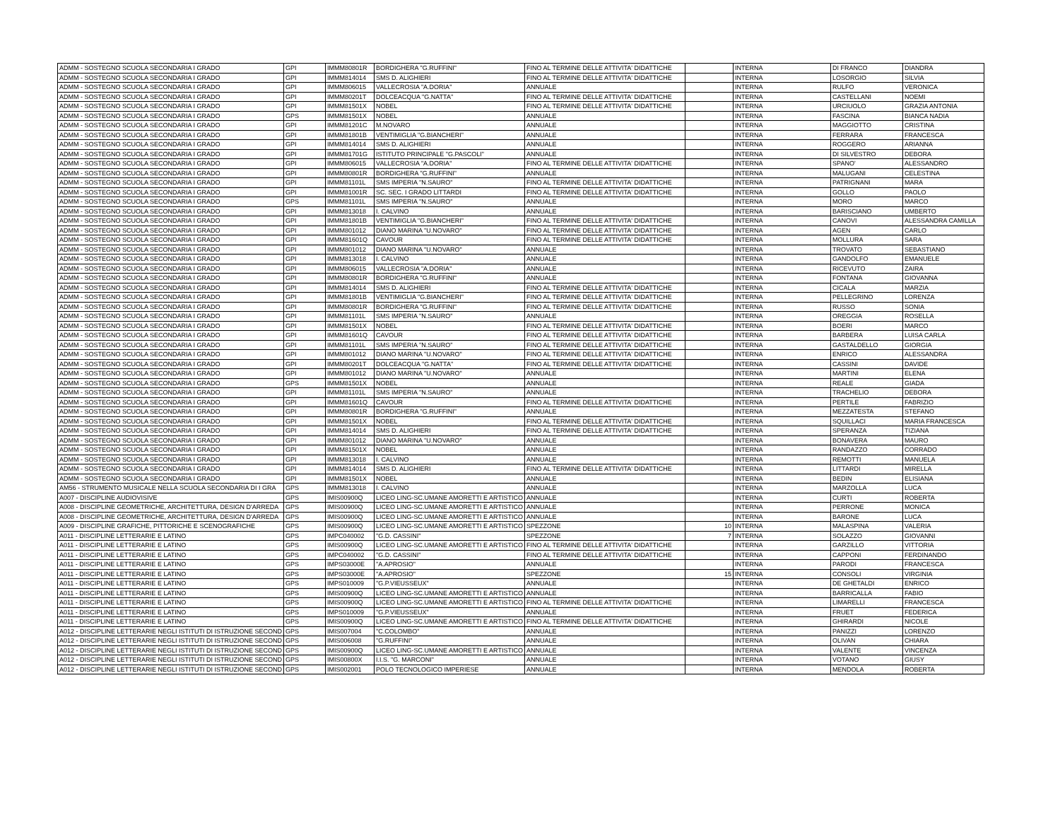| ADMM - SOSTEGNO SCUOLA SECONDARIA I GRADO | GPI | IMMM80801R | BORDIGHERA "G.RUFFINI" | FINO AL TERMINE DELLE ATTIVITA' DIDATTICHE | | INTERNA | DI FRANCO | DIANDRA |
| ADMM - SOSTEGNO SCUOLA SECONDARIA I GRADO | GPI | IMMM814014 | SMS D. ALIGHIERI | FINO AL TERMINE DELLE ATTIVITA' DIDATTICHE | | INTERNA | LOSORGIO | SILVIA |
| ADMM - SOSTEGNO SCUOLA SECONDARIA I GRADO | GPI | IMMM806015 | VALLECROSIA "A.DORIA" | ANNUALE | | INTERNA | RULFO | VERONICA |
| ADMM - SOSTEGNO SCUOLA SECONDARIA I GRADO | GPI | IMMM80201T | DOLCEACQUA "G.NATTA" | FINO AL TERMINE DELLE ATTIVITA' DIDATTICHE | | INTERNA | CASTELLANI | NOEMI |
| ADMM - SOSTEGNO SCUOLA SECONDARIA I GRADO | GPI | IMMM81501X | NOBEL | FINO AL TERMINE DELLE ATTIVITA' DIDATTICHE | | INTERNA | URCIUOLO | GRAZIA ANTONIA |
| ADMM - SOSTEGNO SCUOLA SECONDARIA I GRADO | GPS | IMMM81501X | NOBEL | ANNUALE | | INTERNA | FASCINA | BIANCA NADIA |
| ADMM - SOSTEGNO SCUOLA SECONDARIA I GRADO | GPI | IMMM81201C | M.NOVARO | ANNUALE | | INTERNA | MAGGIOTTO | CRISTINA |
| ADMM - SOSTEGNO SCUOLA SECONDARIA I GRADO | GPI | IMMM81801B | VENTIMIGLIA "G.BIANCHERI" | ANNUALE | | INTERNA | FERRARA | FRANCESCA |
| ADMM - SOSTEGNO SCUOLA SECONDARIA I GRADO | GPI | IMMM814014 | SMS D. ALIGHIERI | ANNUALE | | INTERNA | ROGGERO | ARIANNA |
| ADMM - SOSTEGNO SCUOLA SECONDARIA I GRADO | GPI | IMMM81701G | ISTITUTO PRINCIPALE "G.PASCOLI" | ANNUALE | | INTERNA | DI SILVESTRO | DEBORA |
| ADMM - SOSTEGNO SCUOLA SECONDARIA I GRADO | GPI | IMMM806015 | VALLECROSIA "A.DORIA" | FINO AL TERMINE DELLE ATTIVITA' DIDATTICHE | | INTERNA | SPANO' | ALESSANDRO |
| ADMM - SOSTEGNO SCUOLA SECONDARIA I GRADO | GPI | IMMM80801R | BORDIGHERA "G.RUFFINI" | ANNUALE | | INTERNA | MALUGANI | CELESTINA |
| ADMM - SOSTEGNO SCUOLA SECONDARIA I GRADO | GPI | IMMM81101L | SMS IMPERIA "N.SAURO" | FINO AL TERMINE DELLE ATTIVITA' DIDATTICHE | | INTERNA | PATRIGNANI | MARA |
| ADMM - SOSTEGNO SCUOLA SECONDARIA I GRADO | GPI | IMMM81001R | SC. SEC. I GRADO LITTARDI | FINO AL TERMINE DELLE ATTIVITA' DIDATTICHE | | INTERNA | GOLLO | PAOLO |
| ADMM - SOSTEGNO SCUOLA SECONDARIA I GRADO | GPS | IMMM81101L | SMS IMPERIA "N.SAURO" | ANNUALE | | INTERNA | MORO | MARCO |
| ADMM - SOSTEGNO SCUOLA SECONDARIA I GRADO | GPI | IMMM813018 | I. CALVINO | ANNUALE | | INTERNA | BARISCIANO | UMBERTO |
| ADMM - SOSTEGNO SCUOLA SECONDARIA I GRADO | GPI | IMMM81801B | VENTIMIGLIA "G.BIANCHERI" | FINO AL TERMINE DELLE ATTIVITA' DIDATTICHE | | INTERNA | CANOVI | ALESSANDRA CAMILLA |
| ADMM - SOSTEGNO SCUOLA SECONDARIA I GRADO | GPI | IMMM801012 | DIANO MARINA "U.NOVARO" | FINO AL TERMINE DELLE ATTIVITA' DIDATTICHE | | INTERNA | AGEN | CARLO |
| ADMM - SOSTEGNO SCUOLA SECONDARIA I GRADO | GPI | IMMM81601Q | CAVOUR | FINO AL TERMINE DELLE ATTIVITA' DIDATTICHE | | INTERNA | MOLLURA | SARA |
| ADMM - SOSTEGNO SCUOLA SECONDARIA I GRADO | GPI | IMMM801012 | DIANO MARINA "U.NOVARO" | ANNUALE | | INTERNA | TROVATO | SEBASTIANO |
| ADMM - SOSTEGNO SCUOLA SECONDARIA I GRADO | GPI | IMMM813018 | I. CALVINO | ANNUALE | | INTERNA | GANDOLFO | EMANUELE |
| ADMM - SOSTEGNO SCUOLA SECONDARIA I GRADO | GPI | IMMM806015 | VALLECROSIA "A.DORIA" | ANNUALE | | INTERNA | RICEVUTO | ZAIRA |
| ADMM - SOSTEGNO SCUOLA SECONDARIA I GRADO | GPI | IMMM80801R | BORDIGHERA "G.RUFFINI" | ANNUALE | | INTERNA | FONTANA | GIOVANNA |
| ADMM - SOSTEGNO SCUOLA SECONDARIA I GRADO | GPI | IMMM814014 | SMS D. ALIGHIERI | FINO AL TERMINE DELLE ATTIVITA' DIDATTICHE | | INTERNA | CICALA | MARZIA |
| ADMM - SOSTEGNO SCUOLA SECONDARIA I GRADO | GPI | IMMM81801B | VENTIMIGLIA "G.BIANCHERI" | FINO AL TERMINE DELLE ATTIVITA' DIDATTICHE | | INTERNA | PELLEGRINO | LORENZA |
| ADMM - SOSTEGNO SCUOLA SECONDARIA I GRADO | GPI | IMMM80801R | BORDIGHERA "G.RUFFINI" | FINO AL TERMINE DELLE ATTIVITA' DIDATTICHE | | INTERNA | RUSSO | SONIA |
| ADMM - SOSTEGNO SCUOLA SECONDARIA I GRADO | GPI | IMMM81101L | SMS IMPERIA "N.SAURO" | ANNUALE | | INTERNA | OREGGIA | ROSELLA |
| ADMM - SOSTEGNO SCUOLA SECONDARIA I GRADO | GPI | IMMM81501X | NOBEL | FINO AL TERMINE DELLE ATTIVITA' DIDATTICHE | | INTERNA | BOERI | MARCO |
| ADMM - SOSTEGNO SCUOLA SECONDARIA I GRADO | GPI | IMMM81601Q | CAVOUR | FINO AL TERMINE DELLE ATTIVITA' DIDATTICHE | | INTERNA | BARBERA | LUISA CARLA |
| ADMM - SOSTEGNO SCUOLA SECONDARIA I GRADO | GPI | IMMM81101L | SMS IMPERIA "N.SAURO" | FINO AL TERMINE DELLE ATTIVITA' DIDATTICHE | | INTERNA | GASTALDELLO | GIORGIA |
| ADMM - SOSTEGNO SCUOLA SECONDARIA I GRADO | GPI | IMMM801012 | DIANO MARINA "U.NOVARO" | FINO AL TERMINE DELLE ATTIVITA' DIDATTICHE | | INTERNA | ENRICO | ALESSANDRA |
| ADMM - SOSTEGNO SCUOLA SECONDARIA I GRADO | GPI | IMMM80201T | DOLCEACQUA "G.NATTA" | FINO AL TERMINE DELLE ATTIVITA' DIDATTICHE | | INTERNA | CASSINI | DAVIDE |
| ADMM - SOSTEGNO SCUOLA SECONDARIA I GRADO | GPI | IMMM801012 | DIANO MARINA "U.NOVARO" | ANNUALE | | INTERNA | MARTINI | ELENA |
| ADMM - SOSTEGNO SCUOLA SECONDARIA I GRADO | GPS | IMMM81501X | NOBEL | ANNUALE | | INTERNA | REALE | GIADA |
| ADMM - SOSTEGNO SCUOLA SECONDARIA I GRADO | GPI | IMMM81101L | SMS IMPERIA "N.SAURO" | ANNUALE | | INTERNA | TRACHELIO | DEBORA |
| ADMM - SOSTEGNO SCUOLA SECONDARIA I GRADO | GPI | IMMM81601Q | CAVOUR | FINO AL TERMINE DELLE ATTIVITA' DIDATTICHE | | INTERNA | PERTILE | FABRIZIO |
| ADMM - SOSTEGNO SCUOLA SECONDARIA I GRADO | GPI | IMMM80801R | BORDIGHERA "G.RUFFINI" | ANNUALE | | INTERNA | MEZZATESTA | STEFANO |
| ADMM - SOSTEGNO SCUOLA SECONDARIA I GRADO | GPI | IMMM81501X | NOBEL | FINO AL TERMINE DELLE ATTIVITA' DIDATTICHE | | INTERNA | SQUILLACI | MARIA FRANCESCA |
| ADMM - SOSTEGNO SCUOLA SECONDARIA I GRADO | GPI | IMMM814014 | SMS D. ALIGHIERI | FINO AL TERMINE DELLE ATTIVITA' DIDATTICHE | | INTERNA | SPERANZA | TIZIANA |
| ADMM - SOSTEGNO SCUOLA SECONDARIA I GRADO | GPI | IMMM801012 | DIANO MARINA "U.NOVARO" | ANNUALE | | INTERNA | BONAVERA | MAURO |
| ADMM - SOSTEGNO SCUOLA SECONDARIA I GRADO | GPI | IMMM81501X | NOBEL | ANNUALE | | INTERNA | RANDAZZO | CORRADO |
| ADMM - SOSTEGNO SCUOLA SECONDARIA I GRADO | GPI | IMMM813018 | I. CALVINO | ANNUALE | | INTERNA | REMOTTI | MANUELA |
| ADMM - SOSTEGNO SCUOLA SECONDARIA I GRADO | GPI | IMMM814014 | SMS D. ALIGHIERI | FINO AL TERMINE DELLE ATTIVITA' DIDATTICHE | | INTERNA | LITTARDI | MIRELLA |
| ADMM - SOSTEGNO SCUOLA SECONDARIA I GRADO | GPI | IMMM81501X | NOBEL | ANNUALE | | INTERNA | BEDIN | ELISIANA |
| AM56 - STRUMENTO MUSICALE NELLA SCUOLA SECONDARIA DI I GRA | GPS | IMMM813018 | I. CALVINO | ANNUALE | | INTERNA | MARZOLLA | LUCA |
| A007 - DISCIPLINE AUDIOVISIVE | GPS | IMIS00900Q | LICEO LING-SC.UMANE AMORETTI E ARTISTICO | ANNUALE | | INTERNA | CURTI | ROBERTA |
| A008 - DISCIPLINE GEOMETRICHE, ARCHITETTURA, DESIGN D'ARREDA | GPS | IMIS00900Q | LICEO LING-SC.UMANE AMORETTI E ARTISTICO | ANNUALE | | INTERNA | PERRONE | MONICA |
| A008 - DISCIPLINE GEOMETRICHE, ARCHITETTURA, DESIGN D'ARREDA | GPS | IMIS00900Q | LICEO LING-SC.UMANE AMORETTI E ARTISTICO | ANNUALE | | INTERNA | BARONE | LUCA |
| A009 - DISCIPLINE GRAFICHE, PITTORICHE E SCENOGRAFICHE | GPS | IMIS00900Q | LICEO LING-SC.UMANE AMORETTI E ARTISTICO | SPEZZONE | 10 | INTERNA | MALASPINA | VALERIA |
| A011 - DISCIPLINE LETTERARIE E LATINO | GPS | IMPC040002 | "G.D. CASSINI" | SPEZZONE | 7 | INTERNA | SOLAZZO | GIOVANNI |
| A011 - DISCIPLINE LETTERARIE E LATINO | GPS | IMIS00900Q | LICEO LING-SC.UMANE AMORETTI E ARTISTICO | FINO AL TERMINE DELLE ATTIVITA' DIDATTICHE | | INTERNA | GARZILLO | VITTORIA |
| A011 - DISCIPLINE LETTERARIE E LATINO | GPS | IMPC040002 | "G.D. CASSINI" | FINO AL TERMINE DELLE ATTIVITA' DIDATTICHE | | INTERNA | CAPPONI | FERDINANDO |
| A011 - DISCIPLINE LETTERARIE E LATINO | GPS | IMPS03000E | "A.APROSIO" | ANNUALE | | INTERNA | PARODI | FRANCESCA |
| A011 - DISCIPLINE LETTERARIE E LATINO | GPS | IMPS03000E | "A.APROSIO" | SPEZZONE | 15 | INTERNA | CONSOLI | VIRGINIA |
| A011 - DISCIPLINE LETTERARIE E LATINO | GPS | IMPS010009 | "G.P.VIEUSSEUX" | ANNUALE | | INTERNA | DE GHETALDI | ENRICO |
| A011 - DISCIPLINE LETTERARIE E LATINO | GPS | IMIS00900Q | LICEO LING-SC.UMANE AMORETTI E ARTISTICO | ANNUALE | | INTERNA | BARRICALLA | FABIO |
| A011 - DISCIPLINE LETTERARIE E LATINO | GPS | IMIS00900Q | LICEO LING-SC.UMANE AMORETTI E ARTISTICO | FINO AL TERMINE DELLE ATTIVITA' DIDATTICHE | | INTERNA | LIMARELLI | FRANCESCA |
| A011 - DISCIPLINE LETTERARIE E LATINO | GPS | IMPS010009 | "G.P.VIEUSSEUX" | ANNUALE | | INTERNA | FRUET | FEDERICA |
| A011 - DISCIPLINE LETTERARIE E LATINO | GPS | IMIS00900Q | LICEO LING-SC.UMANE AMORETTI E ARTISTICO | FINO AL TERMINE DELLE ATTIVITA' DIDATTICHE | | INTERNA | GHIRARDI | NICOLE |
| A012 - DISCIPLINE LETTERARIE NEGLI ISTITUTI DI ISTRUZIONE SECOND | GPS | IMIS007004 | "C.COLOMBO" | ANNUALE | | INTERNA | PANIZZI | LORENZO |
| A012 - DISCIPLINE LETTERARIE NEGLI ISTITUTI DI ISTRUZIONE SECOND | GPS | IMIS006008 | "G.RUFFINI" | ANNUALE | | INTERNA | OLIVAN | CHIARA |
| A012 - DISCIPLINE LETTERARIE NEGLI ISTITUTI DI ISTRUZIONE SECOND | GPS | IMIS00900Q | LICEO LING-SC.UMANE AMORETTI E ARTISTICO | ANNUALE | | INTERNA | VALENTE | VINCENZA |
| A012 - DISCIPLINE LETTERARIE NEGLI ISTITUTI DI ISTRUZIONE SECOND | GPS | IMIS00800X | I.I.S. "G. MARCONI" | ANNUALE | | INTERNA | VOTANO | GIUSY |
| A012 - DISCIPLINE LETTERARIE NEGLI ISTITUTI DI ISTRUZIONE SECOND | GPS | IMIS002001 | POLO TECNOLOGICO IMPERIESE | ANNUALE | | INTERNA | MENDOLA | ROBERTA |